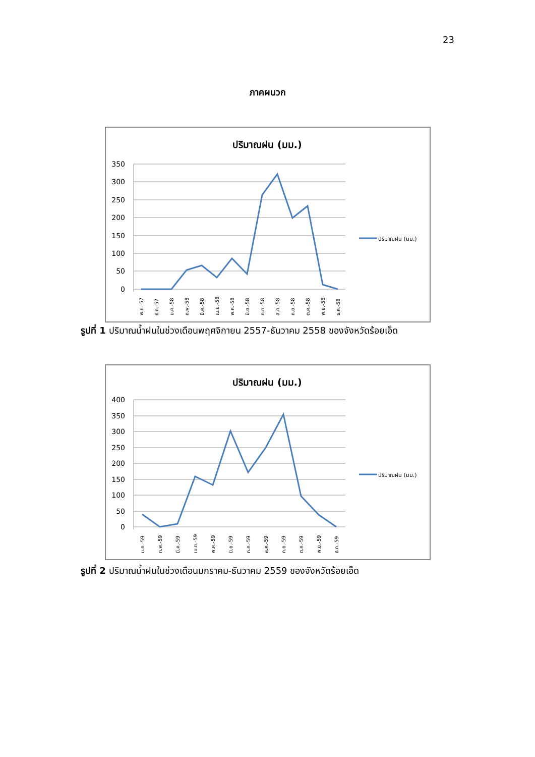23
ภาคผนวก
ปริมาณฝน (มม.)
350
300
250
200
150
100
50
0
พ.ย.-57
ธ.ค.-57
ม.ค.-58
ก.พ.-58
มี.ค.-58
เม.ย.-58
พ.ค.-58
มิ.ย.-58
ก.ค.-58
ส.ค.-58
ก.ย.-58
ต.ค.-58
พ.ย.-58
ธ.ค.-58
ปริมาณฝน (มม.)
รูปที่ 1 ปริมาณน้ำฝนในช่วงเดือนพฤศจิกายน 2557-ธันวาคม 2558 ของจังหวัดร้อยเอ็ด
ปริมาณฝน (มม.)
400
350
300
250
200
150
100
50
0
ม.ค.-59
ก.พ.-59
มี.ค.-59
เม.ย.-59
พ.ค.-59
มิ.ย.-59
ก.ค.-59
ส.ค.-59
ก.ย.-59
ต.ค.-59
พ.ย.-59
ธ.ค.-59
ปริมาณฝน (มม.)
รูปที่ 2 ปริมาณน้ำฝนในช่วงเดือนมกราคม-ธันวาคม 2559 ของจังหวัดร้อยเอ็ด